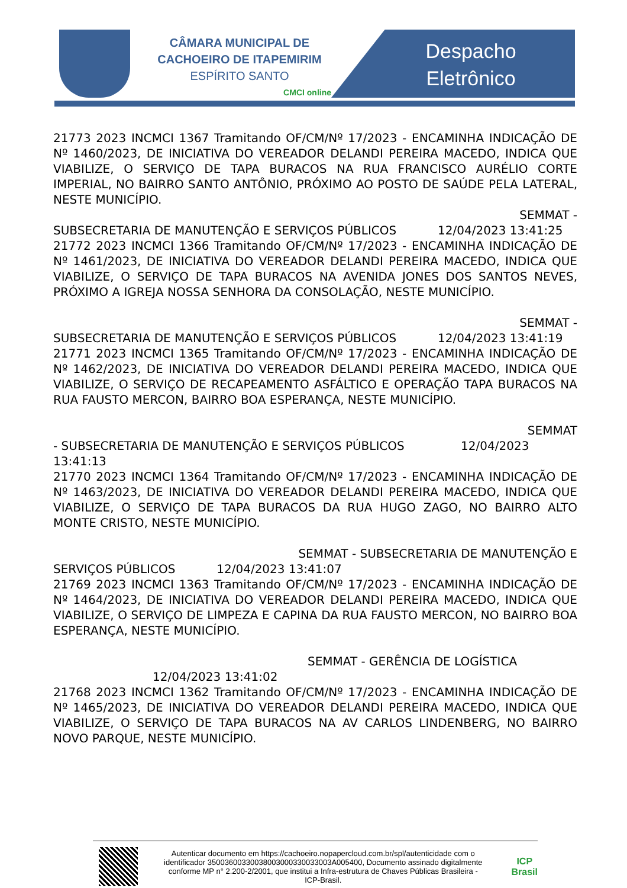CÂMARA MUNICIPAL DE
CACHOEIRO DE ITAPEMIRIM
ESPÍRITO SANTO
CMCI online
Despacho
Eletrônico
21773 2023 INCMCI 1367 Tramitando OF/CM/Nº 17/2023 - ENCAMINHA INDICAÇÃO DE Nº 1460/2023, DE INICIATIVA DO VEREADOR DELANDI PEREIRA MACEDO, INDICA QUE VIABILIZE, O SERVIÇO DE TAPA BURACOS NA RUA FRANCISCO AURÉLIO CORTE IMPERIAL, NO BAIRRO SANTO ANTÔNIO, PRÓXIMO AO POSTO DE SAÚDE PELA LATERAL, NESTE MUNICÍPIO.
SEMMAT -
SUBSECRETARIA DE MANUTENÇÃO E SERVIÇOS PÚBLICOS 12/04/2023 13:41:25
21772 2023 INCMCI 1366 Tramitando OF/CM/Nº 17/2023 - ENCAMINHA INDICAÇÃO DE Nº 1461/2023, DE INICIATIVA DO VEREADOR DELANDI PEREIRA MACEDO, INDICA QUE VIABILIZE, O SERVIÇO DE TAPA BURACOS NA AVENIDA JONES DOS SANTOS NEVES, PRÓXIMO A IGREJA NOSSA SENHORA DA CONSOLAÇÃO, NESTE MUNICÍPIO.
SEMMAT -
SUBSECRETARIA DE MANUTENÇÃO E SERVIÇOS PÚBLICOS 12/04/2023 13:41:19
21771 2023 INCMCI 1365 Tramitando OF/CM/Nº 17/2023 - ENCAMINHA INDICAÇÃO DE Nº 1462/2023, DE INICIATIVA DO VEREADOR DELANDI PEREIRA MACEDO, INDICA QUE VIABILIZE, O SERVIÇO DE RECAPEAMENTO ASFÁLTICO E OPERAÇÃO TAPA BURACOS NA RUA FAUSTO MERCON, BAIRRO BOA ESPERANÇA, NESTE MUNICÍPIO.
SEMMAT
- SUBSECRETARIA DE MANUTENÇÃO E SERVIÇOS PÚBLICOS 12/04/2023
13:41:13
21770 2023 INCMCI 1364 Tramitando OF/CM/Nº 17/2023 - ENCAMINHA INDICAÇÃO DE Nº 1463/2023, DE INICIATIVA DO VEREADOR DELANDI PEREIRA MACEDO, INDICA QUE VIABILIZE, O SERVIÇO DE TAPA BURACOS DA RUA HUGO ZAGO, NO BAIRRO ALTO MONTE CRISTO, NESTE MUNICÍPIO.
SEMMAT - SUBSECRETARIA DE MANUTENÇÃO E
SERVIÇOS PÚBLICOS 12/04/2023 13:41:07
21769 2023 INCMCI 1363 Tramitando OF/CM/Nº 17/2023 - ENCAMINHA INDICAÇÃO DE Nº 1464/2023, DE INICIATIVA DO VEREADOR DELANDI PEREIRA MACEDO, INDICA QUE VIABILIZE, O SERVIÇO DE LIMPEZA E CAPINA DA RUA FAUSTO MERCON, NO BAIRRO BOA ESPERANÇA, NESTE MUNICÍPIO.
SEMMAT - GERÊNCIA DE LOGÍSTICA
12/04/2023 13:41:02
21768 2023 INCMCI 1362 Tramitando OF/CM/Nº 17/2023 - ENCAMINHA INDICAÇÃO DE Nº 1465/2023, DE INICIATIVA DO VEREADOR DELANDI PEREIRA MACEDO, INDICA QUE VIABILIZE, O SERVIÇO DE TAPA BURACOS NA AV CARLOS LINDENBERG, NO BAIRRO NOVO PARQUE, NESTE MUNICÍPIO.
Autenticar documento em https://cachoeiro.nopapercloud.com.br/spl/autenticidade com o identificador 35003600330038003000330033003A005400, Documento assinado digitalmente conforme MP n° 2.200-2/2001, que institui a Infra-estrutura de Chaves Públicas Brasileira - ICP-Brasil.
ICP
Brasil